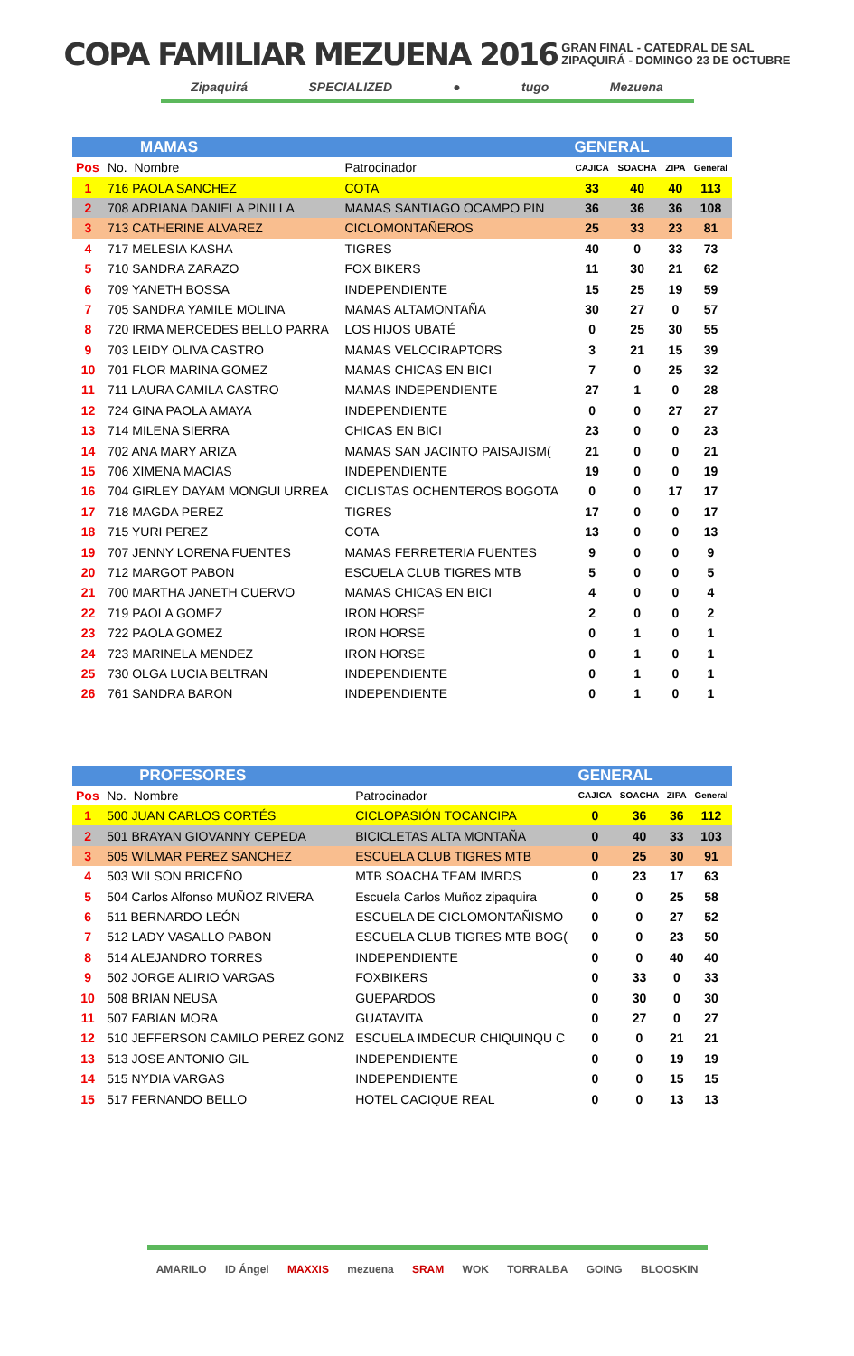COPA FAMILIAR MEZUENA 2016 GRAN FINAL - CATEDRAL DE SAL
ZIPAQUIRÁ - DOMINGO 23 DE OCTUBRE
Zipaquirá SPECIALIZED ● tugo Mezuena
| | MAMAS | | GENERAL | | | |
| Pos | No. Nombre | Patrocinador | CAJICA | SOACHA | ZIPA | General |
| 1 | 716 PAOLA SANCHEZ | COTA | 33 | 40 | 40 | 113 |
| 2 | 708 ADRIANA DANIELA PINILLA | MAMAS SANTIAGO OCAMPO PIN | 36 | 36 | 36 | 108 |
| 3 | 713 CATHERINE ALVAREZ | CICLOMONTAÑEROS | 25 | 33 | 23 | 81 |
| 4 | 717 MELESIA KASHA | TIGRES | 40 | 0 | 33 | 73 |
| 5 | 710 SANDRA ZARAZO | FOX BIKERS | 11 | 30 | 21 | 62 |
| 6 | 709 YANETH BOSSA | INDEPENDIENTE | 15 | 25 | 19 | 59 |
| 7 | 705 SANDRA YAMILE MOLINA | MAMAS ALTAMONTAÑA | 30 | 27 | 0 | 57 |
| 8 | 720 IRMA MERCEDES BELLO PARRA | LOS HIJOS UBATÉ | 0 | 25 | 30 | 55 |
| 9 | 703 LEIDY OLIVA CASTRO | MAMAS VELOCIRAPTORS | 3 | 21 | 15 | 39 |
| 10 | 701 FLOR MARINA GOMEZ | MAMAS CHICAS EN BICI | 7 | 0 | 25 | 32 |
| 11 | 711 LAURA CAMILA CASTRO | MAMAS INDEPENDIENTE | 27 | 1 | 0 | 28 |
| 12 | 724 GINA PAOLA AMAYA | INDEPENDIENTE | 0 | 0 | 27 | 27 |
| 13 | 714 MILENA SIERRA | CHICAS EN BICI | 23 | 0 | 0 | 23 |
| 14 | 702 ANA MARY ARIZA | MAMAS SAN JACINTO PAISAJISM( | 21 | 0 | 0 | 21 |
| 15 | 706 XIMENA MACIAS | INDEPENDIENTE | 19 | 0 | 0 | 19 |
| 16 | 704 GIRLEY DAYAM MONGUI URREA | CICLISTAS OCHENTEROS BOGOTA | 0 | 0 | 17 | 17 |
| 17 | 718 MAGDA PEREZ | TIGRES | 17 | 0 | 0 | 17 |
| 18 | 715 YURI PEREZ | COTA | 13 | 0 | 0 | 13 |
| 19 | 707 JENNY LORENA FUENTES | MAMAS FERRETERIA FUENTES | 9 | 0 | 0 | 9 |
| 20 | 712 MARGOT PABON | ESCUELA CLUB TIGRES MTB | 5 | 0 | 0 | 5 |
| 21 | 700 MARTHA JANETH CUERVO | MAMAS CHICAS EN BICI | 4 | 0 | 0 | 4 |
| 22 | 719 PAOLA GOMEZ | IRON HORSE | 2 | 0 | 0 | 2 |
| 23 | 722 PAOLA GOMEZ | IRON HORSE | 0 | 1 | 0 | 1 |
| 24 | 723 MARINELA MENDEZ | IRON HORSE | 0 | 1 | 0 | 1 |
| 25 | 730 OLGA LUCIA BELTRAN | INDEPENDIENTE | 0 | 1 | 0 | 1 |
| 26 | 761 SANDRA BARON | INDEPENDIENTE | 0 | 1 | 0 | 1 |
| | PROFESORES | | GENERAL | | | |
| Pos | No. Nombre | Patrocinador | CAJICA | SOACHA | ZIPA | General |
| 1 | 500 JUAN CARLOS CORTÉS | CICLOPASIÓN TOCANCIPA | 0 | 36 | 36 | 112 |
| 2 | 501 BRAYAN GIOVANNY CEPEDA | BICICLETAS ALTA MONTAÑA | 0 | 40 | 33 | 103 |
| 3 | 505 WILMAR PEREZ SANCHEZ | ESCUELA CLUB TIGRES MTB | 0 | 25 | 30 | 91 |
| 4 | 503 WILSON BRICEÑO | MTB SOACHA TEAM IMRDS | 0 | 23 | 17 | 63 |
| 5 | 504 Carlos Alfonso MUÑOZ RIVERA | Escuela Carlos Muñoz zipaquira | 0 | 0 | 25 | 58 |
| 6 | 511 BERNARDO LEÓN | ESCUELA DE CICLOMONTAÑISMO | 0 | 0 | 27 | 52 |
| 7 | 512 LADY VASALLO PABON | ESCUELA CLUB TIGRES MTB BOG( | 0 | 0 | 23 | 50 |
| 8 | 514 ALEJANDRO TORRES | INDEPENDIENTE | 0 | 0 | 40 | 40 |
| 9 | 502 JORGE ALIRIO VARGAS | FOXBIKERS | 0 | 33 | 0 | 33 |
| 10 | 508 BRIAN NEUSA | GUEPARDOS | 0 | 30 | 0 | 30 |
| 11 | 507 FABIAN MORA | GUATAVITA | 0 | 27 | 0 | 27 |
| 12 | 510 JEFFERSON CAMILO PEREZ GONZ | ESCUELA IMDECUR CHIQUINQU C | 0 | 0 | 21 | 21 |
| 13 | 513 JOSE ANTONIO GIL | INDEPENDIENTE | 0 | 0 | 19 | 19 |
| 14 | 515 NYDIA VARGAS | INDEPENDIENTE | 0 | 0 | 15 | 15 |
| 15 | 517 FERNANDO BELLO | HOTEL CACIQUE REAL | 0 | 0 | 13 | 13 |
AMARILO ID Ángel MAXXIS mezuena SRAM WOK TORRALBA GOING BLOOSKIN